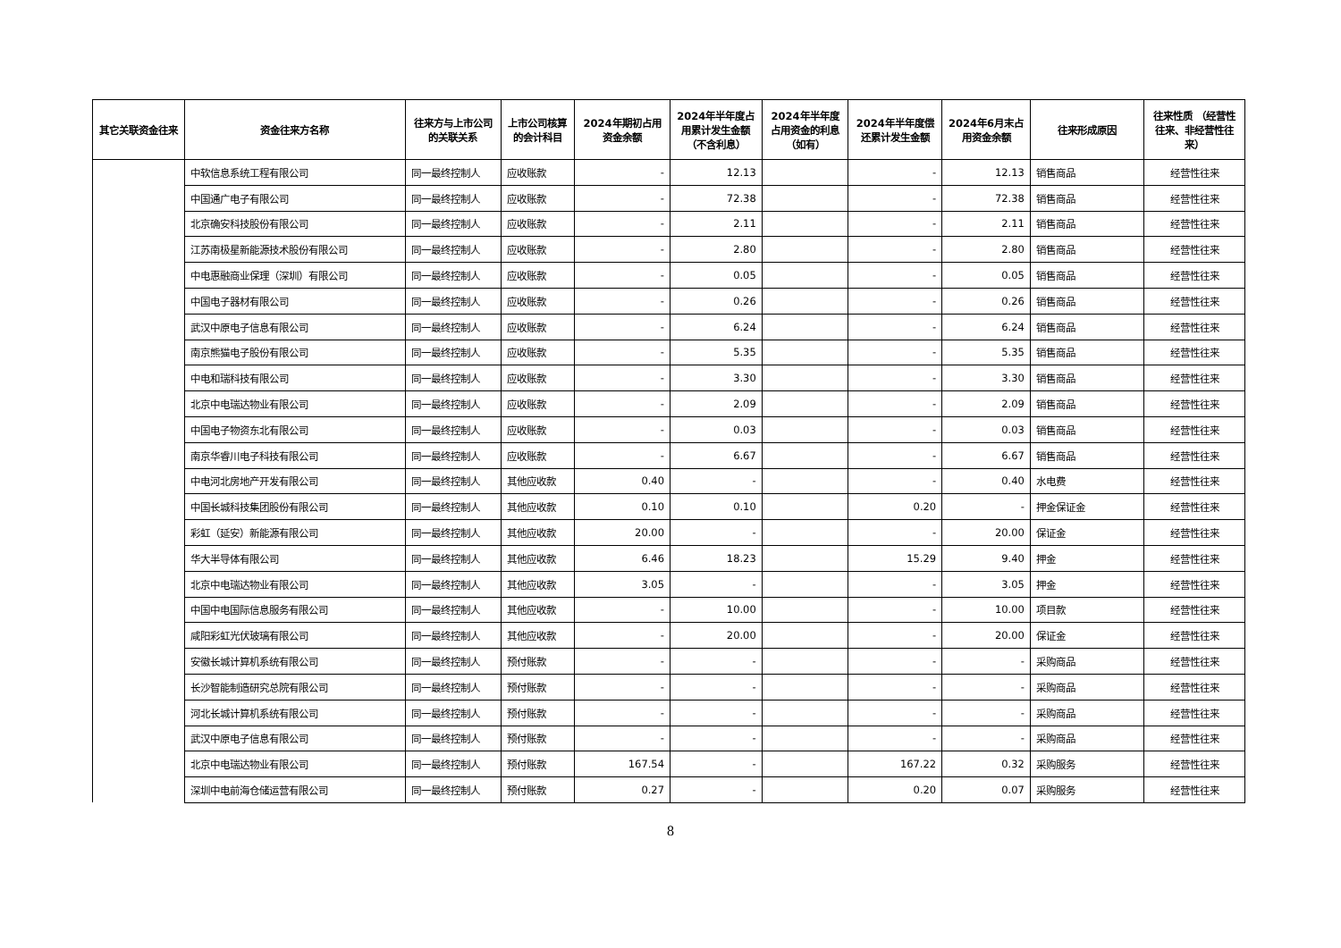| 其它关联资金往来 | 资金往来方名称 | 往来方与上市公司的关联关系 | 上市公司核算的会计科目 | 2024年期初占用资金余额 | 2024年半年度占用累计发生金额（不含利息） | 2024年半年度占用资金的利息（如有） | 2024年半年度偿还累计发生金额 | 2024年6月末占用资金余额 | 往来形成原因 | 往来性质 （经营性往来、非经营性往来） |
| --- | --- | --- | --- | --- | --- | --- | --- | --- | --- | --- |
| | 中软信息系统工程有限公司 | 同一最终控制人 | 应收账款 | - | 12.13 | | - | 12.13 | 销售商品 | 经营性往来 |
| | 中国通广电子有限公司 | 同一最终控制人 | 应收账款 | - | 72.38 | | - | 72.38 | 销售商品 | 经营性往来 |
| | 北京确安科技股份有限公司 | 同一最终控制人 | 应收账款 | - | 2.11 | | - | 2.11 | 销售商品 | 经营性往来 |
| | 江苏南极星新能源技术股份有限公司 | 同一最终控制人 | 应收账款 | - | 2.80 | | - | 2.80 | 销售商品 | 经营性往来 |
| | 中电惠融商业保理（深圳）有限公司 | 同一最终控制人 | 应收账款 | - | 0.05 | | - | 0.05 | 销售商品 | 经营性往来 |
| | 中国电子器材有限公司 | 同一最终控制人 | 应收账款 | - | 0.26 | | - | 0.26 | 销售商品 | 经营性往来 |
| | 武汉中原电子信息有限公司 | 同一最终控制人 | 应收账款 | - | 6.24 | | - | 6.24 | 销售商品 | 经营性往来 |
| | 南京熊猫电子股份有限公司 | 同一最终控制人 | 应收账款 | - | 5.35 | | - | 5.35 | 销售商品 | 经营性往来 |
| | 中电和瑞科技有限公司 | 同一最终控制人 | 应收账款 | - | 3.30 | | - | 3.30 | 销售商品 | 经营性往来 |
| | 北京中电瑞达物业有限公司 | 同一最终控制人 | 应收账款 | - | 2.09 | | - | 2.09 | 销售商品 | 经营性往来 |
| | 中国电子物资东北有限公司 | 同一最终控制人 | 应收账款 | - | 0.03 | | - | 0.03 | 销售商品 | 经营性往来 |
| | 南京华睿川电子科技有限公司 | 同一最终控制人 | 应收账款 | - | 6.67 | | - | 6.67 | 销售商品 | 经营性往来 |
| | 中电河北房地产开发有限公司 | 同一最终控制人 | 其他应收款 | 0.40 | - | | - | 0.40 | 水电费 | 经营性往来 |
| | 中国长城科技集团股份有限公司 | 同一最终控制人 | 其他应收款 | 0.10 | 0.10 | | 0.20 | - | 押金保证金 | 经营性往来 |
| | 彩虹（延安）新能源有限公司 | 同一最终控制人 | 其他应收款 | 20.00 | - | | - | 20.00 | 保证金 | 经营性往来 |
| | 华大半导体有限公司 | 同一最终控制人 | 其他应收款 | 6.46 | 18.23 | | 15.29 | 9.40 | 押金 | 经营性往来 |
| | 北京中电瑞达物业有限公司 | 同一最终控制人 | 其他应收款 | 3.05 | - | | - | 3.05 | 押金 | 经营性往来 |
| | 中国中电国际信息服务有限公司 | 同一最终控制人 | 其他应收款 | - | 10.00 | | - | 10.00 | 项目款 | 经营性往来 |
| | 咸阳彩虹光伏玻璃有限公司 | 同一最终控制人 | 其他应收款 | - | 20.00 | | - | 20.00 | 保证金 | 经营性往来 |
| | 安徽长城计算机系统有限公司 | 同一最终控制人 | 预付账款 | - | - | | - | - | 采购商品 | 经营性往来 |
| | 长沙智能制造研究总院有限公司 | 同一最终控制人 | 预付账款 | - | - | | - | - | 采购商品 | 经营性往来 |
| | 河北长城计算机系统有限公司 | 同一最终控制人 | 预付账款 | - | - | | - | - | 采购商品 | 经营性往来 |
| | 武汉中原电子信息有限公司 | 同一最终控制人 | 预付账款 | - | - | | - | - | 采购商品 | 经营性往来 |
| | 北京中电瑞达物业有限公司 | 同一最终控制人 | 预付账款 | 167.54 | - | | 167.22 | 0.32 | 采购服务 | 经营性往来 |
| | 深圳中电前海仓储运营有限公司 | 同一最终控制人 | 预付账款 | 0.27 | - | | 0.20 | 0.07 | 采购服务 | 经营性往来 |
8